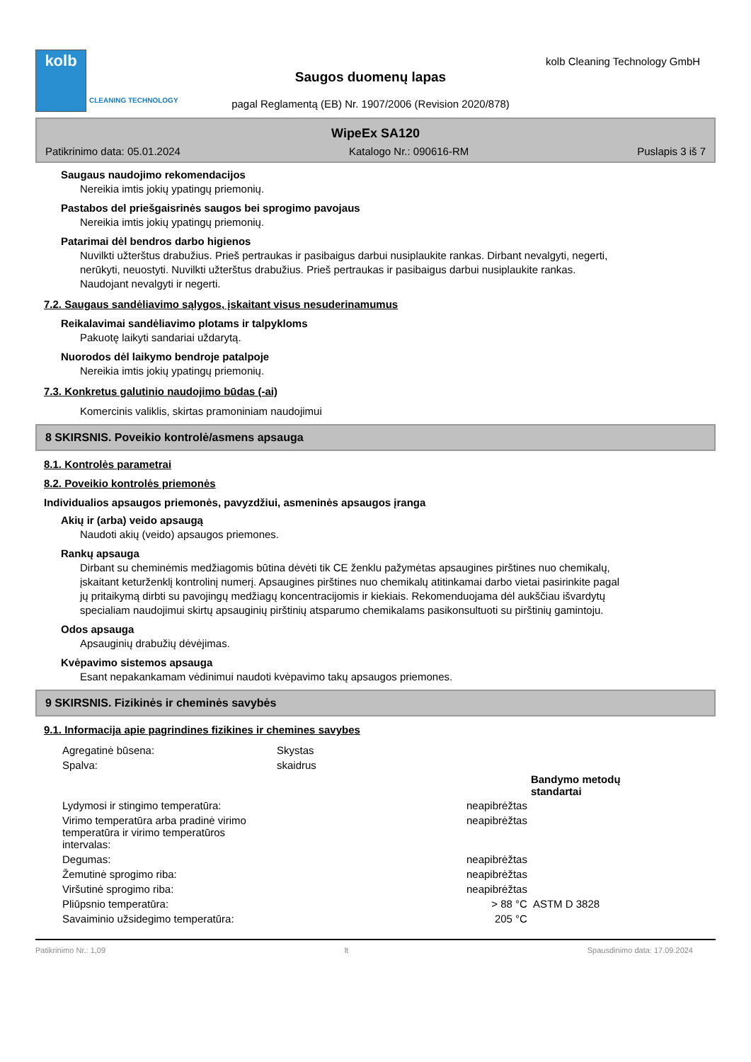kolb
CLEANING TECHNOLOGY
Saugos duomenų lapas
pagal Reglamentą (EB) Nr. 1907/2006 (Revision 2020/878)
kolb Cleaning Technology GmbH
WipeEx SA120
Patikrinimo data: 05.01.2024 Katalogo Nr.: 090616-RM Puslapis 3 iš 7
Saugaus naudojimo rekomendacijos
Nereikia imtis jokių ypatingų priemonių.
Pastabos del priešgaisrinės saugos bei sprogimo pavojaus
Nereikia imtis jokių ypatingų priemonių.
Patarimai dėl bendros darbo higienos
Nuvilkti užterštus drabužius. Prieš pertraukas ir pasibaigus darbui nusiplaukite rankas. Dirbant nevalgyti, negerti, nerūkyti, neuostyti. Nuvilkti užterštus drabužius. Prieš pertraukas ir pasibaigus darbui nusiplaukite rankas. Naudojant nevalgyti ir negerti.
7.2. Saugaus sandėliavimo sąlygos, įskaitant visus nesuderinamumus
Reikalavimai sandėliavimo plotams ir talpykloms
Pakuotę laikyti sandariai uždarytą.
Nuorodos dėl laikymo bendroje patalpoje
Nereikia imtis jokių ypatingų priemonių.
7.3. Konkretus galutinio naudojimo būdas (-ai)
Komercinis valiklis, skirtas pramoniniam naudojimui
8 SKIRSNIS. Poveikio kontrolė/asmens apsauga
8.1. Kontrolės parametrai
8.2. Poveikio kontrolės priemonės
Individualios apsaugos priemonės, pavyzdžiui, asmeninės apsaugos įranga
Akių ir (arba) veido apsaugą
Naudoti akių (veido) apsaugos priemones.
Rankų apsauga
Dirbant su cheminėmis medžiagomis būtina dėvėti tik CE ženklu pažymėtas apsaugines pirštines nuo chemikalų, įskaitant keturženklį kontrolinį numerį. Apsaugines pirštines nuo chemikalų atitinkamai darbo vietai pasirinkite pagal jų pritaikymą dirbti su pavojingų medžiagų koncentracijomis ir kiekiais. Rekomenduojama dėl aukščiau išvardytų specialiam naudojimui skirtų apsauginių pirštinių atsparumo chemikalams pasikonsultuoti su pirštinių gamintoju.
Odos apsauga
Apsauginių drabužių dėvėjimas.
Kvėpavimo sistemos apsauga
Esant nepakankamam vėdinimui naudoti kvėpavimo takų apsaugos priemones.
9 SKIRSNIS. Fizikinės ir cheminės savybės
9.1. Informacija apie pagrindines fizikines ir chemines savybes
| Agregatinė būsena: | Skystas | | |
| Spalva: | skaidrus | | |
| | | | Bandymo metodų standartai |
| Lydymosi ir stingimo temperatūra: | | neapibrėžtas | |
| Virimo temperatūra arba pradinė virimo temperatūra ir virimo temperatūros intervalas: | | neapibrėžtas | |
| Degumas: | | neapibrėžtas | |
| Žemutinė sprogimo riba: | | neapibrėžtas | |
| Viršutinė sprogimo riba: | | neapibrėžtas | |
| Pliūpsnio temperatūra: | | > 88 °C | ASTM D 3828 |
| Savaiminio užsidegimo temperatūra: | | 205 °C | |
Patikrinimo Nr.: 1,09 lt Spausdinimo data: 17.09.2024